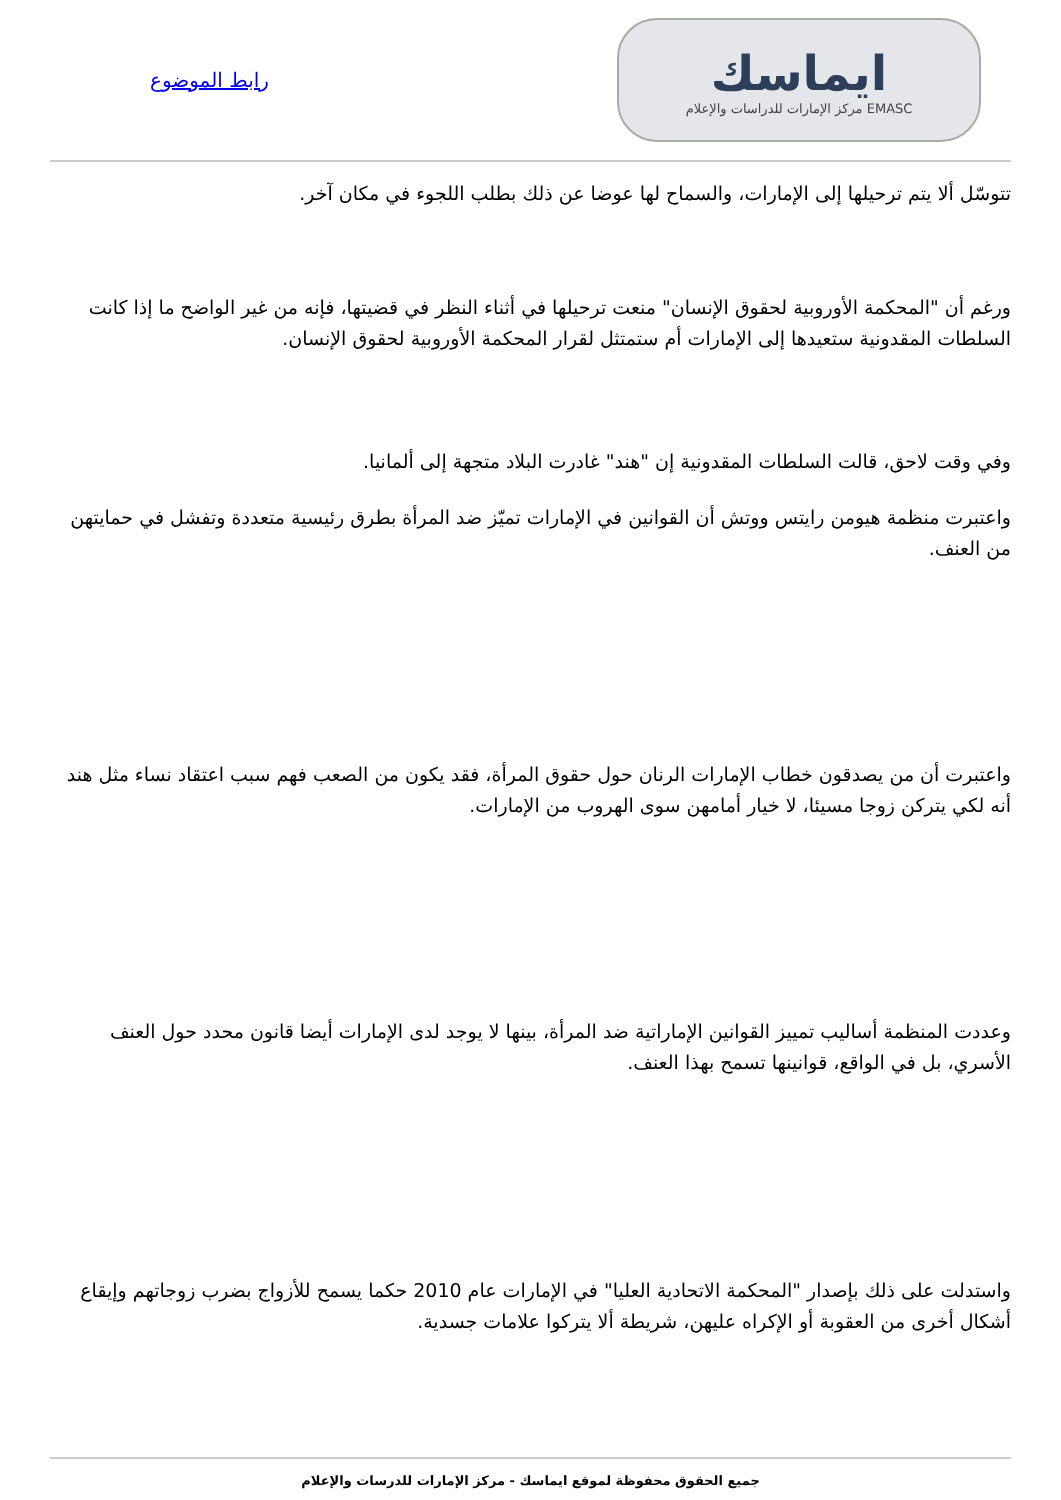ايماسك
EMASC مركز الإمارات للدراسات والإعلام
رابط الموضوع
تتوسّل ألا يتم ترحيلها إلى الإمارات، والسماح لها عوضا عن ذلك بطلب اللجوء في مكان آخر.
ورغم أن "المحكمة الأوروبية لحقوق الإنسان" منعت ترحيلها في أثناء النظر في قضيتها، فإنه من غير الواضح ما إذا كانت السلطات المقدونية ستعيدها إلى الإمارات أم ستمتثل لقرار المحكمة الأوروبية لحقوق الإنسان.
وفي وقت لاحق، قالت السلطات المقدونية إن "هند" غادرت البلاد متجهة إلى ألمانيا.
واعتبرت منظمة هيومن رايتس ووتش أن القوانين في الإمارات تميّز ضد المرأة بطرق رئيسية متعددة وتفشل في حمايتهن من العنف.
واعتبرت أن من يصدقون خطاب الإمارات الرنان حول حقوق المرأة، فقد يكون من الصعب فهم سبب اعتقاد نساء مثل هند أنه لكي يتركن زوجا مسيئا، لا خيار أمامهن سوى الهروب من الإمارات.
وعددت المنظمة أساليب تمييز القوانين الإماراتية ضد المرأة، بينها لا يوجد لدى الإمارات أيضا قانون محدد حول العنف الأسري، بل في الواقع، قوانينها تسمح بهذا العنف.
واستدلت على ذلك بإصدار "المحكمة الاتحادية العليا" في الإمارات عام 2010 حكما يسمح للأزواج بضرب زوجاتهم وإيقاع أشكال أخرى من العقوبة أو الإكراه عليهن، شريطة ألا يتركوا علامات جسدية.
جميع الحقوق محفوظة لموقع ايماسك - مركز الإمارات للدرسات والإعلام